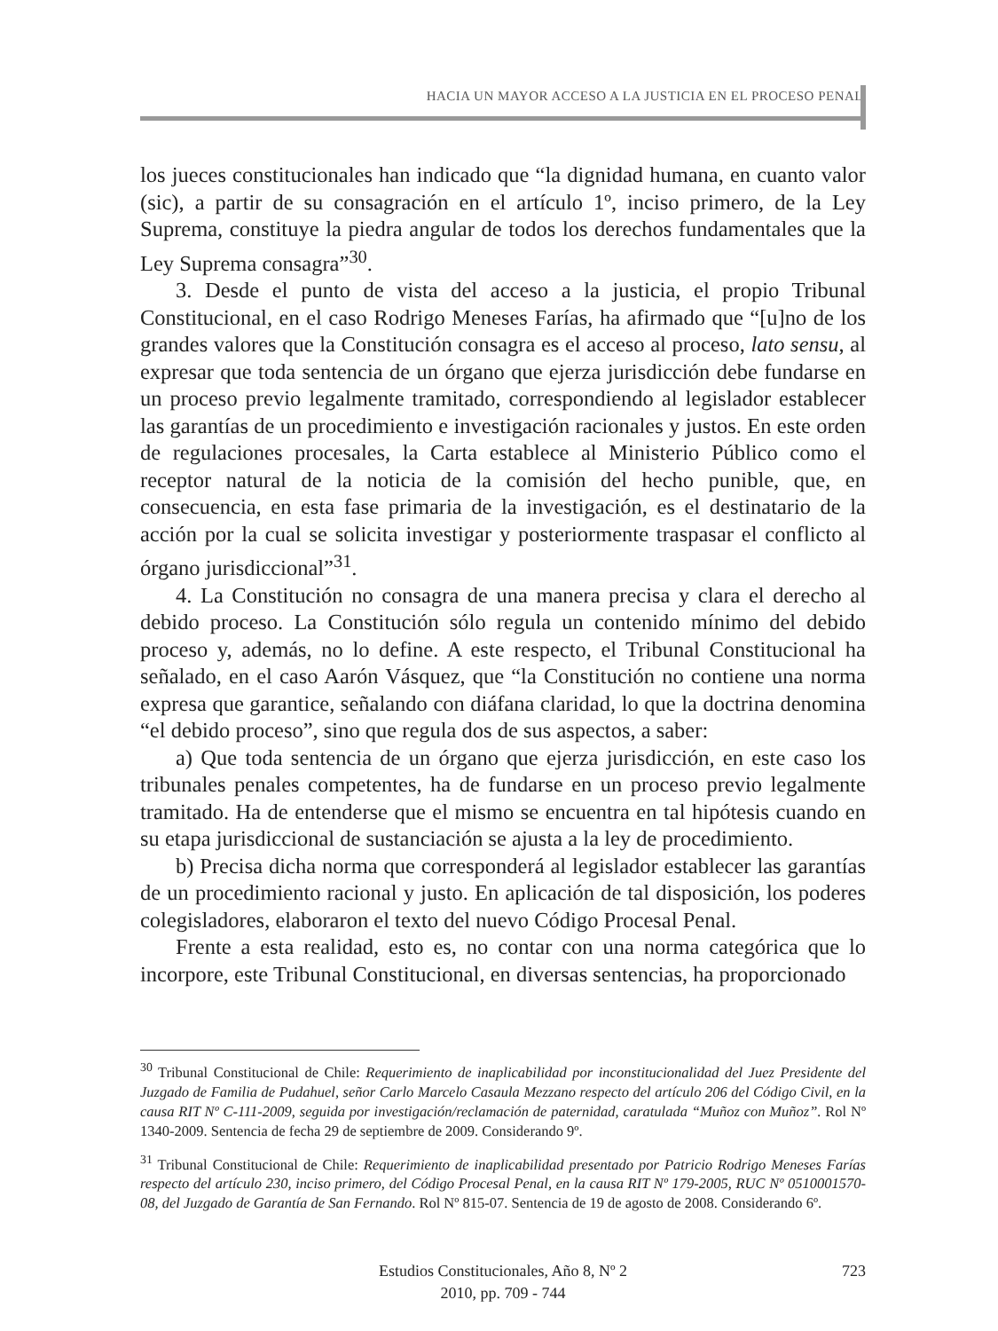HACIA UN MAYOR ACCESO A LA JUSTICIA EN EL PROCESO PENAL
los jueces constitucionales han indicado que “la dignidad humana, en cuanto valor (sic), a partir de su consagración en el artículo 1º, inciso primero, de la Ley Suprema, constituye la piedra angular de todos los derechos fundamentales que la Ley Suprema consagra”<sup>30</sup>.
3. Desde el punto de vista del acceso a la justicia, el propio Tribunal Constitucional, en el caso Rodrigo Meneses Farías, ha afirmado que “[u]no de los grandes valores que la Constitución consagra es el acceso al proceso, lato sensu, al expresar que toda sentencia de un órgano que ejerza jurisdicción debe fundarse en un proceso previo legalmente tramitado, correspondiendo al legislador establecer las garantías de un procedimiento e investigación racionales y justos. En este orden de regulaciones procesales, la Carta establece al Ministerio Público como el receptor natural de la noticia de la comisión del hecho punible, que, en consecuencia, en esta fase primaria de la investigación, es el destinatario de la acción por la cual se solicita investigar y posteriormente traspasar el conflicto al órgano jurisdiccional”<sup>31</sup>.
4. La Constitución no consagra de una manera precisa y clara el derecho al debido proceso. La Constitución sólo regula un contenido mínimo del debido proceso y, además, no lo define. A este respecto, el Tribunal Constitucional ha señalado, en el caso Aarón Vásquez, que “la Constitución no contiene una norma expresa que garantice, señalando con diáfana claridad, lo que la doctrina denomina “el debido proceso”, sino que regula dos de sus aspectos, a saber:
a) Que toda sentencia de un órgano que ejerza jurisdicción, en este caso los tribunales penales competentes, ha de fundarse en un proceso previo legalmente tramitado. Ha de entenderse que el mismo se encuentra en tal hipótesis cuando en su etapa jurisdiccional de sustanciación se ajusta a la ley de procedimiento.
b) Precisa dicha norma que corresponderá al legislador establecer las garantías de un procedimiento racional y justo. En aplicación de tal disposición, los poderes colegisladores, elaboraron el texto del nuevo Código Procesal Penal.
Frente a esta realidad, esto es, no contar con una norma categórica que lo incorpore, este Tribunal Constitucional, en diversas sentencias, ha proporcionado
<sup>30</sup> Tribunal Constitucional de Chile: Requerimiento de inaplicabilidad por inconstitucionalidad del Juez Presidente del Juzgado de Familia de Pudahuel, señor Carlo Marcelo Casaula Mezzano respecto del artículo 206 del Código Civil, en la causa RIT Nº C-111-2009, seguida por investigación/reclamación de paternidad, caratulada “Muñoz con Muñoz”. Rol Nº 1340-2009. Sentencia de fecha 29 de septiembre de 2009. Considerando 9º.
<sup>31</sup> Tribunal Constitucional de Chile: Requerimiento de inaplicabilidad presentado por Patricio Rodrigo Meneses Farías respecto del artículo 230, inciso primero, del Código Procesal Penal, en la causa RIT Nº 179-2005, RUC Nº 0510001570-08, del Juzgado de Garantía de San Fernando. Rol Nº 815-07. Sentencia de 19 de agosto de 2008. Considerando 6º.
Estudios Constitucionales, Año 8, Nº 2
2010, pp. 709 - 744
723